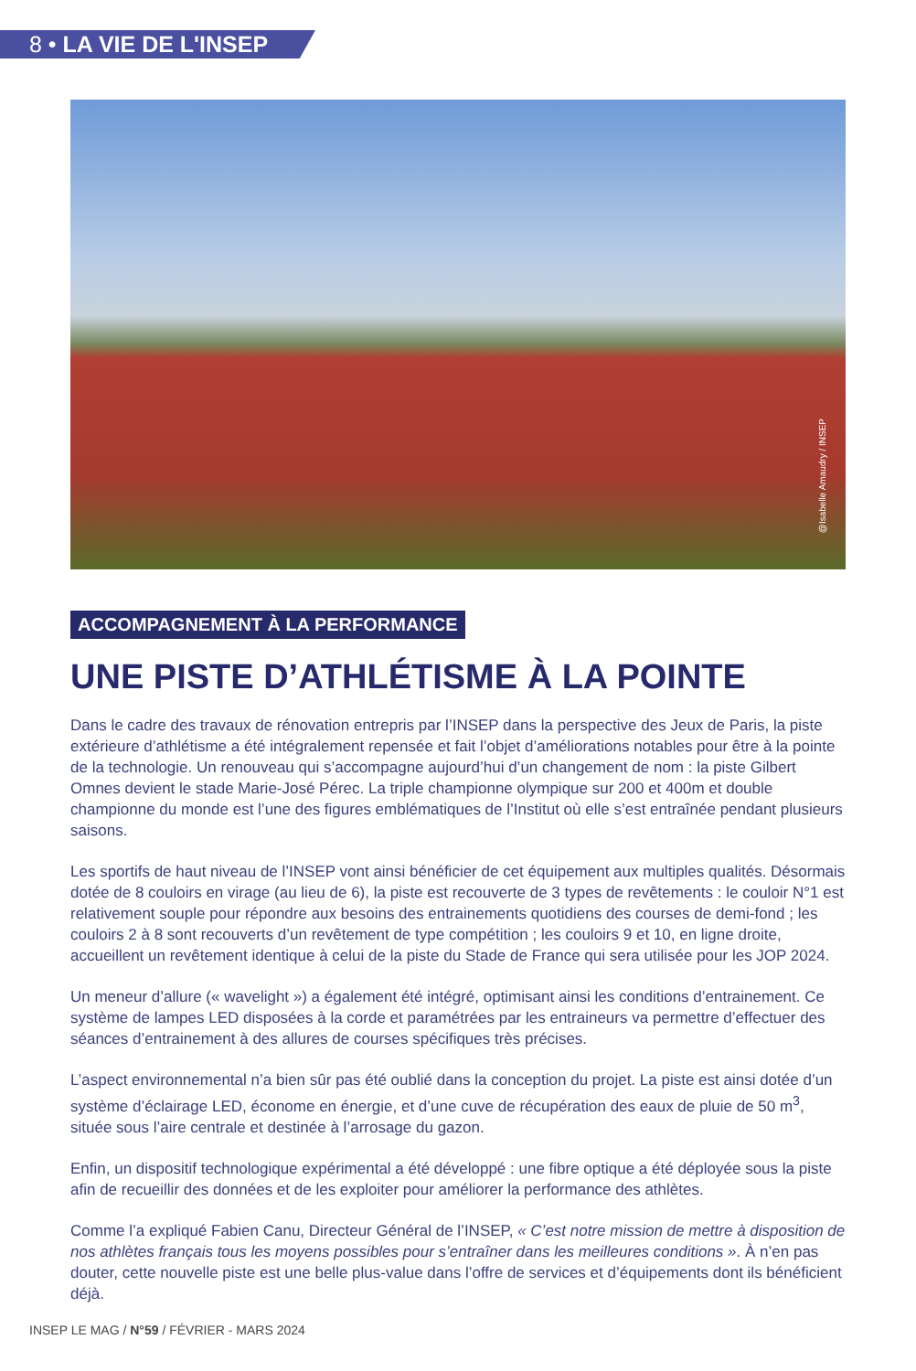8 • LA VIE DE L'INSEP
@Isabelle Amaudry / INSEP
ACCOMPAGNEMENT À LA PERFORMANCE
UNE PISTE D’ATHLÉTISME À LA POINTE
Dans le cadre des travaux de rénovation entrepris par l’INSEP dans la perspective des Jeux de Paris, la piste extérieure d’athlétisme a été intégralement repensée et fait l’objet d’améliorations notables pour être à la pointe de la technologie. Un renouveau qui s’accompagne aujourd’hui d’un changement de nom : la piste Gilbert Omnes devient le stade Marie-José Pérec. La triple championne olympique sur 200 et 400m et double championne du monde est l’une des figures emblématiques de l’Institut où elle s’est entraînée pendant plusieurs saisons.
Les sportifs de haut niveau de l’INSEP vont ainsi bénéficier de cet équipement aux multiples qualités. Désormais dotée de 8 couloirs en virage (au lieu de 6), la piste est recouverte de 3 types de revêtements : le couloir N°1 est relativement souple pour répondre aux besoins des entrainements quotidiens des courses de demi-fond ; les couloirs 2 à 8 sont recouverts d’un revêtement de type compétition ; les couloirs 9 et 10, en ligne droite, accueillent un revêtement identique à celui de la piste du Stade de France qui sera utilisée pour les JOP 2024.
Un meneur d’allure (« wavelight ») a également été intégré, optimisant ainsi les conditions d’entrainement. Ce système de lampes LED disposées à la corde et paramétrées par les entraineurs va permettre d’effectuer des séances d’entrainement à des allures de courses spécifiques très précises.
L’aspect environnemental n’a bien sûr pas été oublié dans la conception du projet. La piste est ainsi dotée d’un système d’éclairage LED, économe en énergie, et d’une cuve de récupération des eaux de pluie de 50 m<sup>3</sup>, située sous l’aire centrale et destinée à l’arrosage du gazon.
Enfin, un dispositif technologique expérimental a été développé : une fibre optique a été déployée sous la piste afin de recueillir des données et de les exploiter pour améliorer la performance des athlètes.
Comme l’a expliqué Fabien Canu, Directeur Général de l’INSEP, « C’est notre mission de mettre à disposition de nos athlètes français tous les moyens possibles pour s’entraîner dans les meilleures conditions ». À n’en pas douter, cette nouvelle piste est une belle plus-value dans l’offre de services et d’équipements dont ils bénéficient déjà.
INSEP LE MAG / N°59 / FÉVRIER - MARS 2024